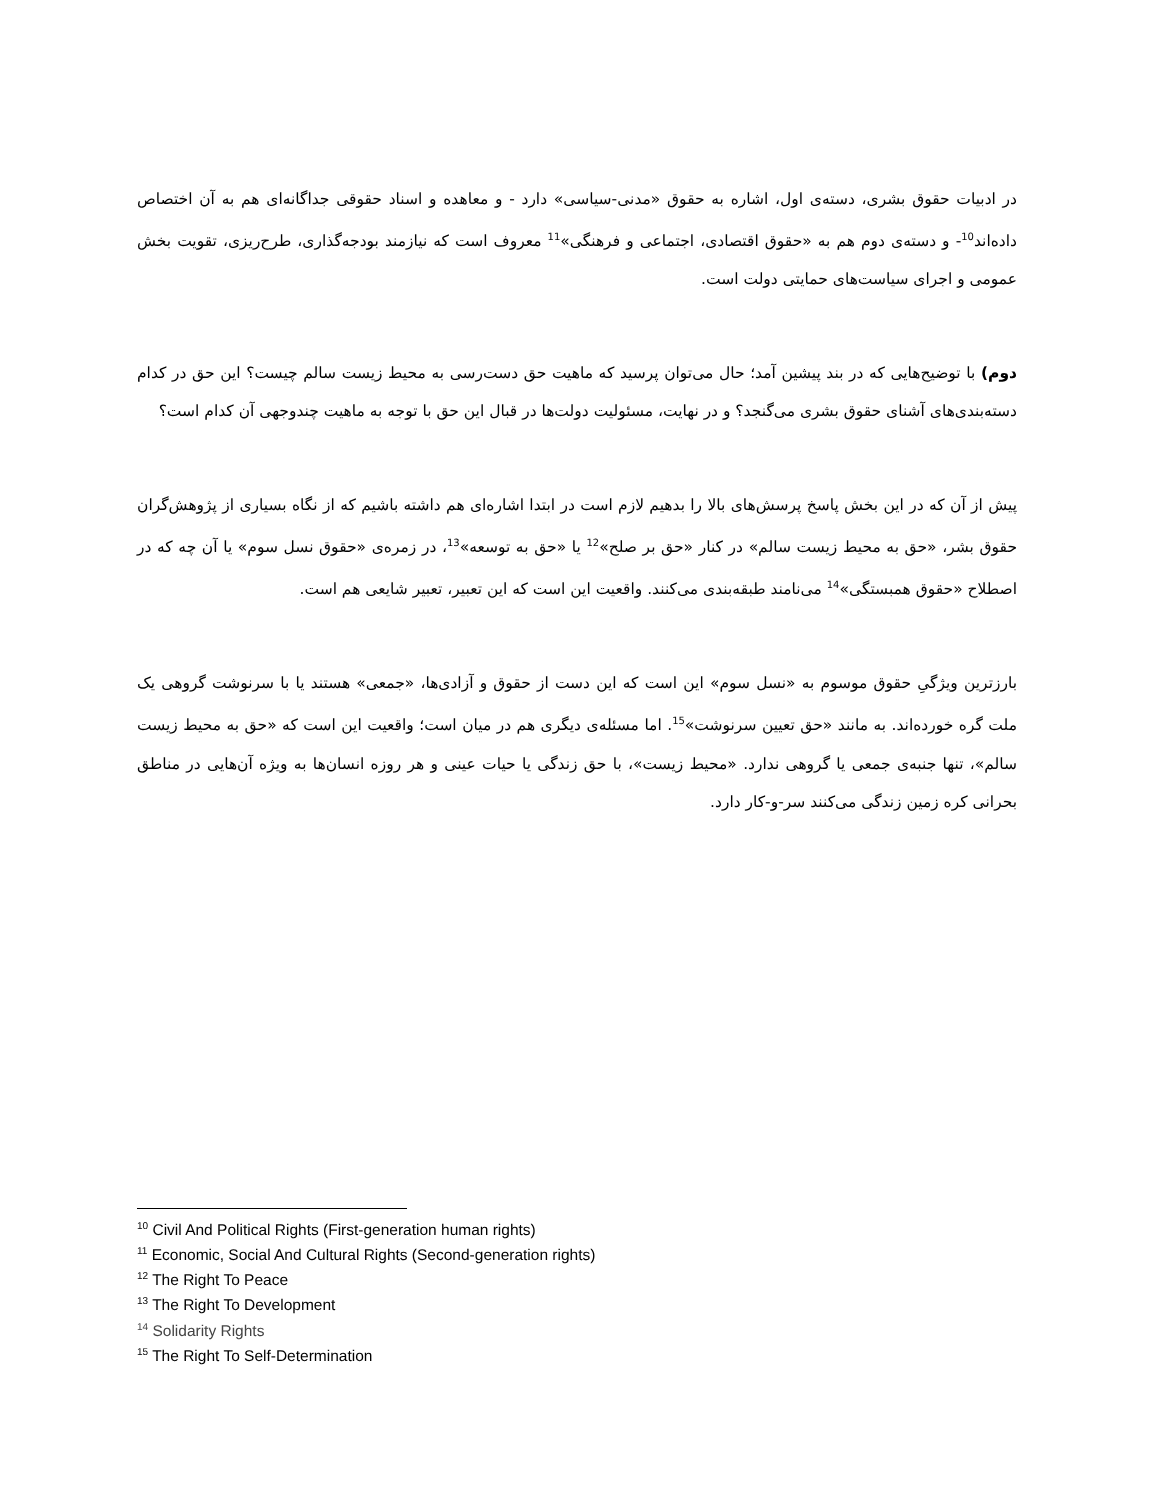در ادبیات حقوق بشری، دسته‌ی اول، اشاره به حقوق «مدنی-سیاسی» دارد - و معاهده و اسناد حقوقی جداگانه‌ای هم به آن اختصاص داده‌اند<sup>10</sup>- و دسته‌ی دوم هم به «حقوق اقتصادی، اجتماعی و فرهنگی»<sup>11</sup> معروف است که نیازمند بودجه‌گذاری، طرح‌ریزی، تقویت بخش عمومی و اجرای سیاست‌های حمایتی دولت است.
دوم) با توضیح‌هایی که در بند پیشین آمد؛ حال می‌توان پرسید که ماهیت حق دست‌رسی به محیط زیست سالم چیست؟ این حق در کدام دسته‌بندی‌های آشنای حقوق بشری می‌گنجد؟ و در نهایت، مسئولیت دولت‌ها در قبال این حق با توجه به ماهیت چندوجهی آن کدام است؟
پیش از آن که در این بخش پاسخ پرسش‌های بالا را بدهیم لازم است در ابتدا اشاره‌ای هم داشته باشیم که از نگاه بسیاری از پژوهش‌گران حقوق بشر، «حق به محیط زیست سالم» در کنار «حق بر صلح»<sup>12</sup> یا «حق به توسعه»<sup>13</sup>، در زمره‌ی «حقوق نسل سوم» یا آن چه که در اصطلاح «حقوق همبستگی»<sup>14</sup> می‌نامند طبقه‌بندی می‌کنند. واقعیت این است که این تعبیر، تعبیر شایعی هم است.
بارزترین ویژگیِ حقوق موسوم به «نسل سوم» این است که این دست از حقوق و آزادی‌ها، «جمعی» هستند یا با سرنوشت گروهی یک ملت گره خورده‌اند. به مانند «حق تعیین سرنوشت»<sup>15</sup>. اما مسئله‌ی دیگری هم در میان است؛ واقعیت این است که «حق به محیط زیست سالم»، تنها جنبه‌ی جمعی یا گروهی ندارد. «محیط زیست»، با حق زندگی یا حیات عینی و هر روزه انسان‌ها به ویژه آن‌هایی در مناطق بحرانی کره زمین زندگی می‌کنند سر-و-کار دارد.
<sup>10</sup> Civil And Political Rights (First-generation human rights)
<sup>11</sup> Economic, Social And Cultural Rights (Second-generation rights)
<sup>12</sup> The Right To Peace
<sup>13</sup> The Right To Development
<sup>14</sup> Solidarity Rights
<sup>15</sup> The Right To Self-Determination